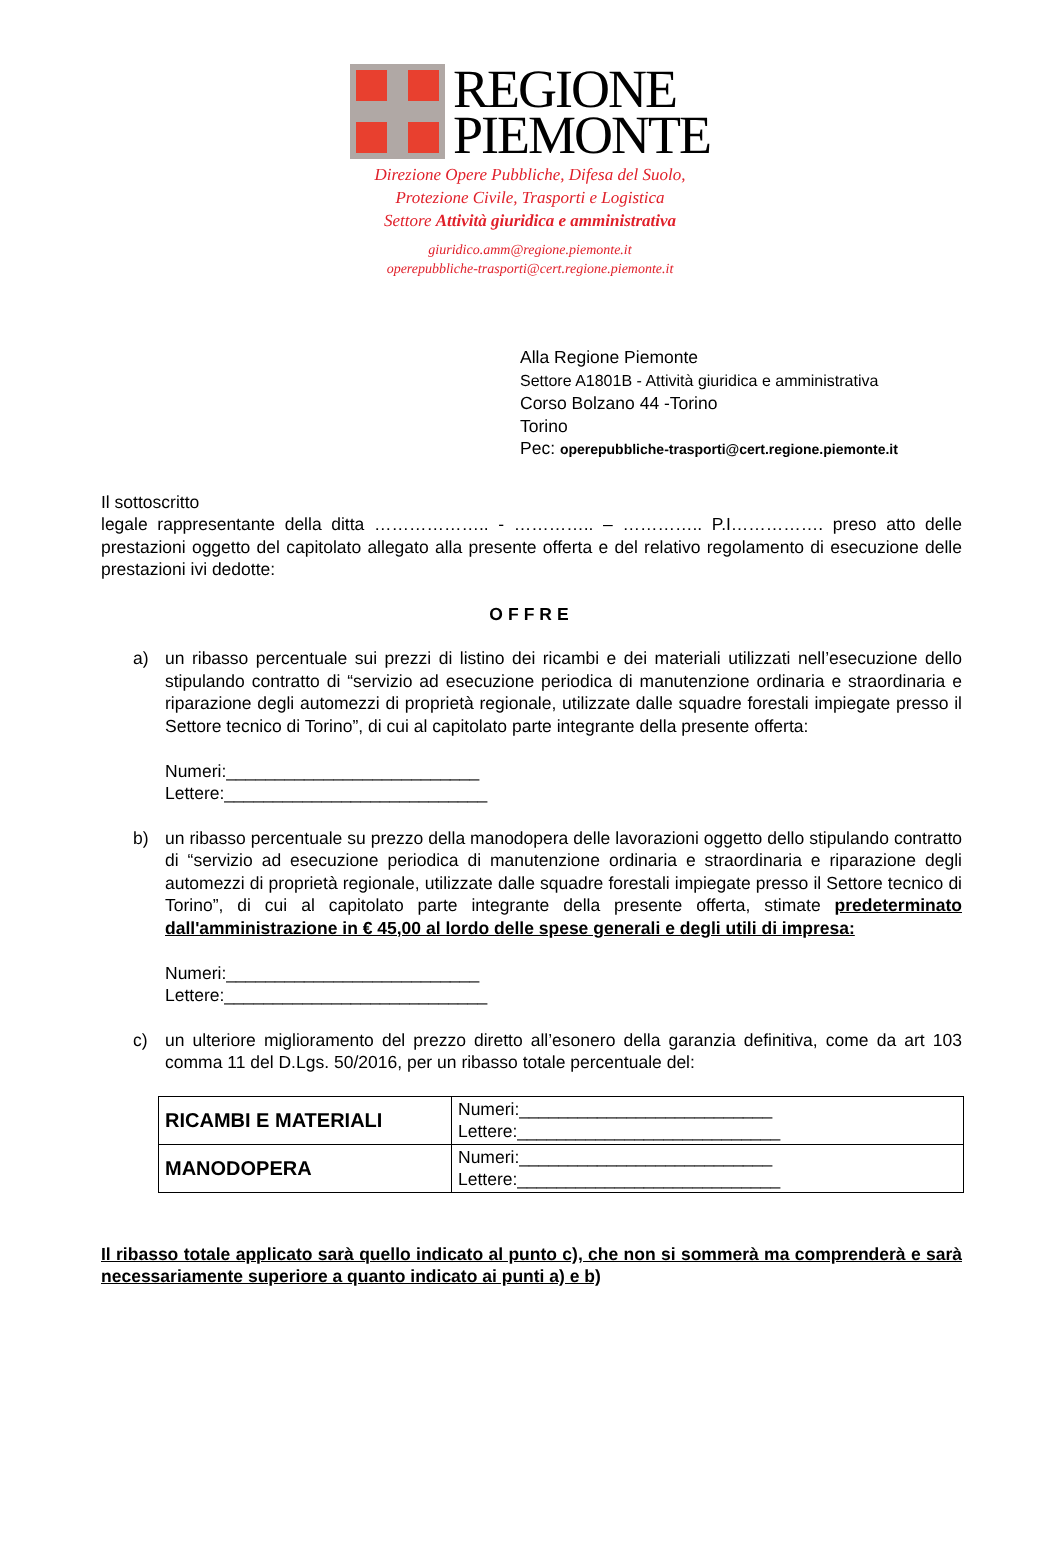REGIONE
PIEMONTE
Direzione Opere Pubbliche, Difesa del Suolo,
Protezione Civile, Trasporti e Logistica
Settore Attività giuridica e amministrativa
giuridico.amm@regione.piemonte.it
operepubbliche-trasporti@cert.regione.piemonte.it
Alla Regione Piemonte
Settore A1801B - Attività giuridica e amministrativa
Corso Bolzano 44 -Torino
Torino
Pec: operepubbliche-trasporti@cert.regione.piemonte.it
Il sottoscritto
legale rappresentante della ditta ……………….. - ………….. – ………….. P.I……………. preso atto delle prestazioni oggetto del capitolato allegato alla presente offerta e del relativo regolamento di esecuzione delle prestazioni ivi dedotte:
OFFRE
a) un ribasso percentuale sui prezzi di listino dei ricambi e dei materiali utilizzati nell’esecuzione dello stipulando contratto di “servizio ad esecuzione periodica di manutenzione ordinaria e straordinaria e riparazione degli automezzi di proprietà regionale, utilizzate dalle squadre forestali impiegate presso il Settore tecnico di Torino”, di cui al capitolato parte integrante della presente offerta:
Numeri:__________________________
Lettere:___________________________
b) un ribasso percentuale su prezzo della manodopera delle lavorazioni oggetto dello stipulando contratto di “servizio ad esecuzione periodica di manutenzione ordinaria e straordinaria e riparazione degli automezzi di proprietà regionale, utilizzate dalle squadre forestali impiegate presso il Settore tecnico di Torino”, di cui al capitolato parte integrante della presente offerta, stimate predeterminato dall'amministrazione in € 45,00 al lordo delle spese generali e degli utili di impresa:
Numeri:__________________________
Lettere:___________________________
c) un ulteriore miglioramento del prezzo diretto all’esonero della garanzia definitiva, come da art 103 comma 11 del D.Lgs. 50/2016, per un ribasso totale percentuale del:
| RICAMBI E MATERIALI | Numeri:__________________________ Lettere:___________________________ |
| MANODOPERA | Numeri:__________________________ Lettere:___________________________ |
Il ribasso totale applicato sarà quello indicato al punto c), che non si sommerà ma comprenderà e sarà necessariamente superiore a quanto indicato ai punti a) e b)